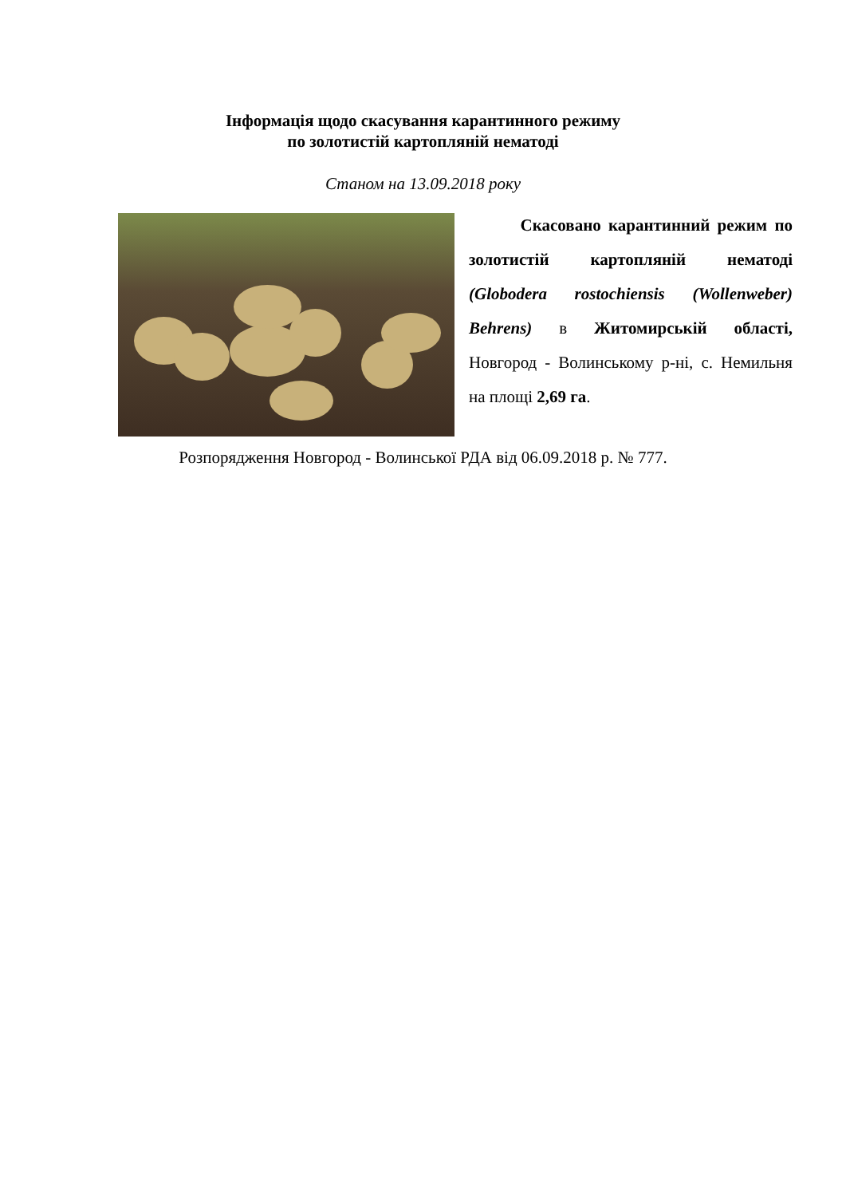Інформація щодо скасування карантинного режиму
по золотистій картопляній нематоді
Станом на 13.09.2018 року
Скасовано карантинний режим по золотистій картопляній нематоді (Globodera rostochiensis (Wollenweber) Behrens) в Житомирській області, Новгород - Волинському р-ні, с. Немильня на площі 2,69 га.
Розпорядження Новгород - Волинської РДА від 06.09.2018 р. № 777.